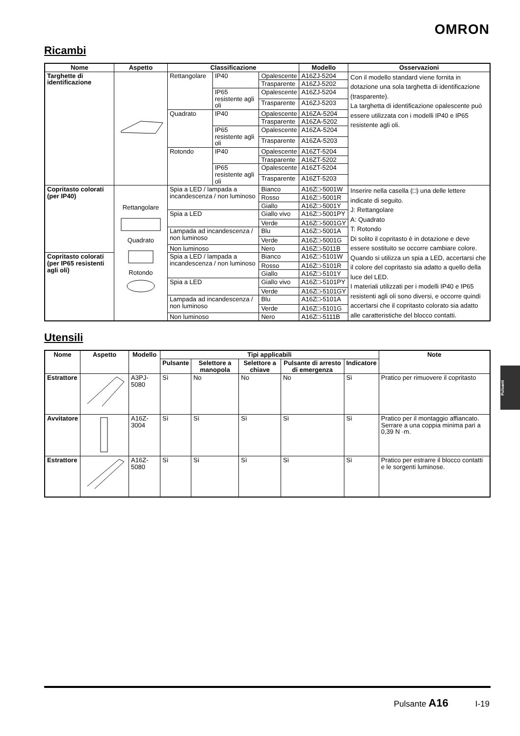OMRON
Ricambi
| Nome | Aspetto | Classificazione | | | Modello | Osservazioni |
| --- | --- | --- | --- | --- | --- | --- |
| Targhette di identificazione | | Rettangolare | IP40 | Opalescente | A16ZJ-5204 | Con il modello standard viene fornita in dotazione una sola targhetta di identificazione (trasparente). La targhetta di identificazione opalescente può essere utilizzata con i modelli IP40 e IP65 resistente agli oli. |
| | | | | Trasparente | A16ZJ-5202 | |
| | | | IP65 resistente agli oli | Opalescente | A16ZJ-5204 | |
| | | | | Trasparente | A16ZJ-5203 | |
| | | Quadrato | IP40 | Opalescente | A16ZA-5204 | |
| | | | | Trasparente | A16ZA-5202 | |
| | | | IP65 resistente agli oli | Opalescente | A16ZA-5204 | |
| | | | | Trasparente | A16ZA-5203 | |
| | | Rotondo | IP40 | Opalescente | A16ZT-5204 | |
| | | | | Trasparente | A16ZT-5202 | |
| | | | IP65 resistente agli oli | Opalescente | A16ZT-5204 | |
| | | | | Trasparente | A16ZT-5203 | |
| Copritasto colorati (per IP40) | Rettangolare Quadrato Rotondo | Spia a LED / lampada a incandescenza / non luminoso | | Bianco | A16Z□-5001W | Inserire nella casella (□) una delle lettere indicate di seguito. J: Rettangolare A: Quadrato T: Rotondo Di solito il copritasto è in dotazione e deve essere sostituito se occorre cambiare colore. Quando si utilizza un spia a LED, accertarsi che il colore del copritasto sia adatto a quello della luce del LED. I materiali utilizzati per i modelli IP40 e IP65 resistenti agli oli sono diversi, e occorre quindi accertarsi che il copritasto colorato sia adatto alle caratteristiche del blocco contatti. |
| | | | | Rosso | A16Z□-5001R | |
| | | | | Giallo | A16Z□-5001Y | |
| | | Spia a LED | | Giallo vivo | A16Z□-5001PY | |
| | | | | Verde | A16Z□-5001GY | |
| | | Lampada ad incandescenza / non luminoso | | Blu | A16Z□-5001A | |
| | | | | Verde | A16Z□-5001G | |
| | | Non luminoso | | Nero | A16Z□-5011B | |
| Copritasto colorati (per IP65 resistenti agli oli) | | Spia a LED / lampada a incandescenza / non luminoso | | Bianco | A16Z□-5101W | |
| | | | | Rosso | A16Z□-5101R | |
| | | | | Giallo | A16Z□-5101Y | |
| | | Spia a LED | | Giallo vivo | A16Z□-5101PY | |
| | | | | Verde | A16Z□-5101GY | |
| | | Lampada ad incandescenza / non luminoso | | Blu | A16Z□-5101A | |
| | | | | Verde | A16Z□-5101G | |
| | | Non luminoso | | Nero | A16Z□-5111B | |
Utensili
| Nome | Aspetto | Modello | Tipi applicabili | | | | | Note |
| --- | --- | --- | --- | --- | --- | --- | --- | --- |
| | | | Pulsante | Selettore a manopola | Selettore a chiave | Pulsante di arresto di emergenza | Indicatore | |
| Estrattore | | A3PJ-5080 | Sì | No | No | No | Sì | Pratico per rimuovere il copritasto |
| Avvitatore | | A16Z-3004 | Sì | Sì | Sì | Sì | Sì | Pratico per il montaggio affiancato. Serrare a una coppia minima pari a 0,39 N ·m. |
| Estrattore | | A16Z-5080 | Sì | Sì | Sì | Sì | Sì | Pratico per estrarre il blocco contatti e le sorgenti luminose. |
Pulsanti
Pulsante A16 I-19